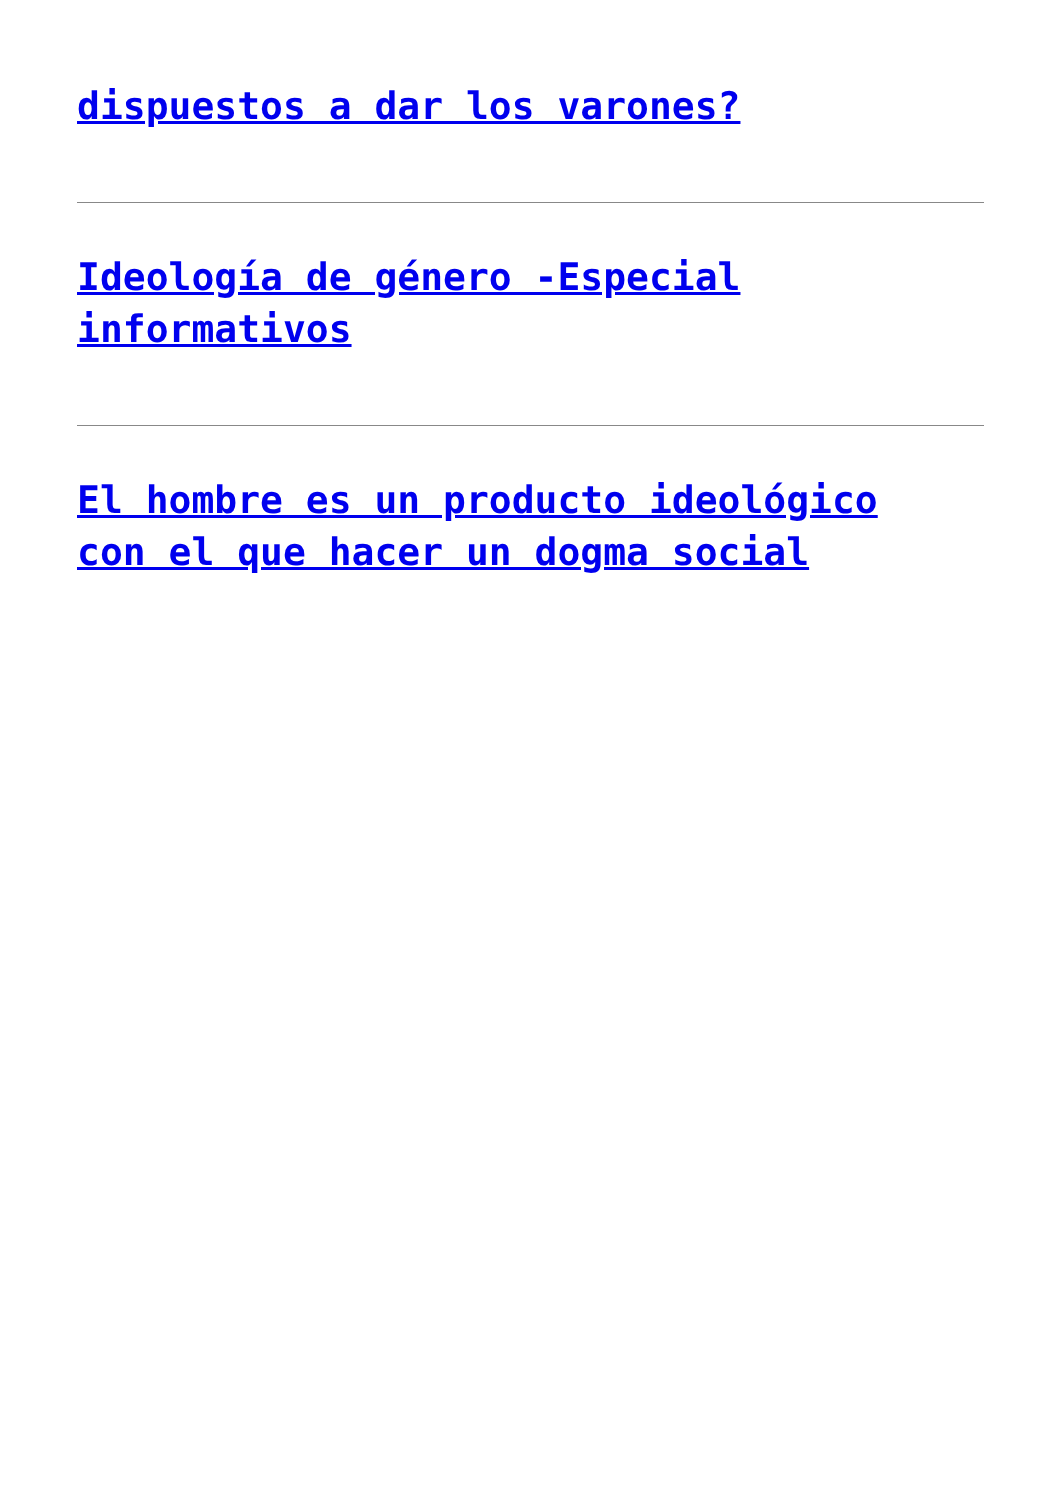dispuestos a dar los varones?
Ideología de género -Especial
informativos
El hombre es un producto ideológico
con el que hacer un dogma social